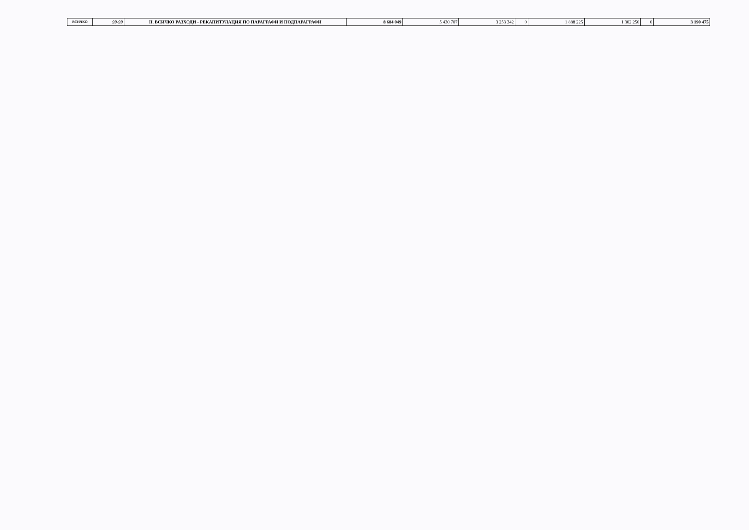| ВСИЧКО | 99-99 | II. ВСИЧКО РАЗХОДИ - РЕКАПИТУЛАЦИЯ ПО ПАРАГРАФИ И ПОДПАРАГРАФИ | 8 684 049 | 5 430 707 | 3 253 342 | 0 | 1 888 225 | 1 302 250 | 0 | 3 190 475 |